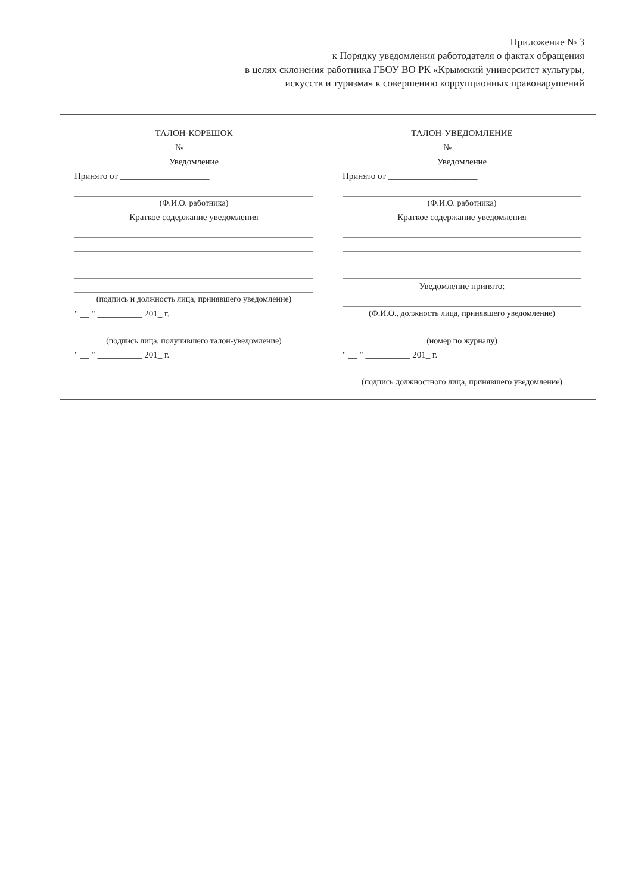Приложение № 3
к Порядку уведомления работодателя о фактах обращения
в целях склонения работника ГБОУ ВО РК «Крымский университет культуры,
искусств и туризма» к совершению коррупционных правонарушений
ТАЛОН-КОРЕШОК
№ ______
Уведомление
Принято от ____________________
(Ф.И.О. работника)
Краткое содержание уведомления
(подпись и должность лица, принявшего уведомление)
" __ " __________ 201_ г.
(подпись лица, получившего талон-уведомление)
" __ " __________ 201_ г.
ТАЛОН-УВЕДОМЛЕНИЕ
№ ______
Уведомление
Принято от ____________________
(Ф.И.О. работника)
Краткое содержание уведомления
Уведомление принято:
(Ф.И.О., должность лица, принявшего уведомление)
(номер по журналу)
" __ " __________ 201_ г.
(подпись должностного лица, принявшего уведомление)